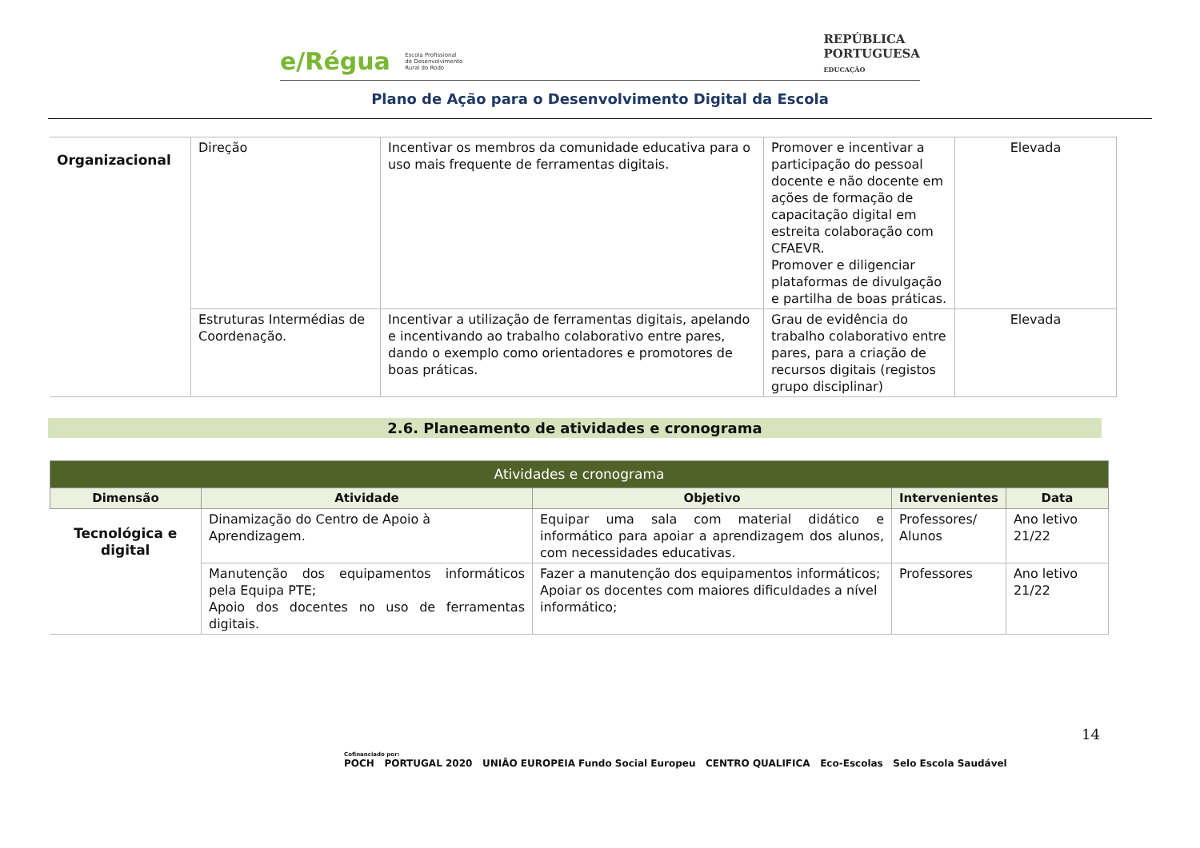e/Régua Escola Profissional
de Desenvolvimento
Rural do Rodo
REPÚBLICA
PORTUGUESA
EDUCAÇÃO
Plano de Ação para o Desenvolvimento Digital da Escola
| Organizacional | Direção | Incentivar os membros da comunidade educativa para o uso mais frequente de ferramentas digitais. | Promover e incentivar a participação do pessoal docente e não docente em ações de formação de capacitação digital em estreita colaboração com CFAEVR. Promover e diligenciar plataformas de divulgação e partilha de boas práticas. | Elevada |
| | Estruturas Intermédias de Coordenação. | Incentivar a utilização de ferramentas digitais, apelando e incentivando ao trabalho colaborativo entre pares, dando o exemplo como orientadores e promotores de boas práticas. | Grau de evidência do trabalho colaborativo entre pares, para a criação de recursos digitais (registos grupo disciplinar) | Elevada |
2.6. Planeamento de atividades e cronograma
| Atividades e cronograma | | | | |
| --- | --- | --- | --- | --- |
| Dimensão | Atividade | Objetivo | Intervenientes | Data |
| Tecnológica e digital | Dinamização do Centro de Apoio à Aprendizagem. | Equipar uma sala com material didático e informático para apoiar a aprendizagem dos alunos, com necessidades educativas. | Professores/ Alunos | Ano letivo 21/22 |
| | Manutenção dos equipamentos informáticos pela Equipa PTE; Apoio dos docentes no uso de ferramentas digitais. | Fazer a manutenção dos equipamentos informáticos; Apoiar os docentes com maiores dificuldades a nível informático; | Professores | Ano letivo 21/22 |
14
Cofinanciado por:
POCH PORTUGAL 2020 UNIÃO EUROPEIA Fundo Social Europeu CENTRO QUALIFICA Eco-Escolas Selo Escola Saudável